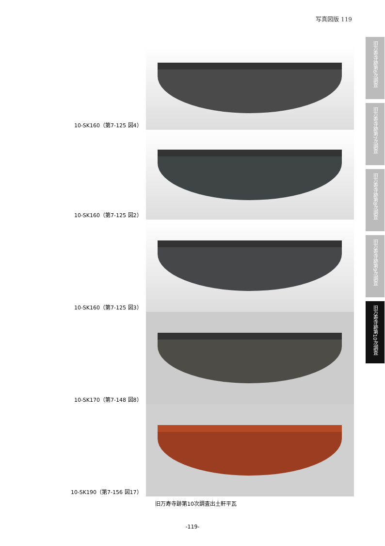写真図版 119
旧万寿寺跡第6次調査
旧万寿寺跡第7次調査
旧万寿寺跡第8次調査
旧万寿寺跡第9次調査
旧万寿寺跡第10次調査
10-SK160（第7-125 図4）
10-SK160（第7-125 図2）
10-SK160（第7-125 図3）
10-SK170（第7-148 図8）
10-SK190（第7-156 図17）
旧万寿寺跡第10次調査出土軒平瓦
-119-